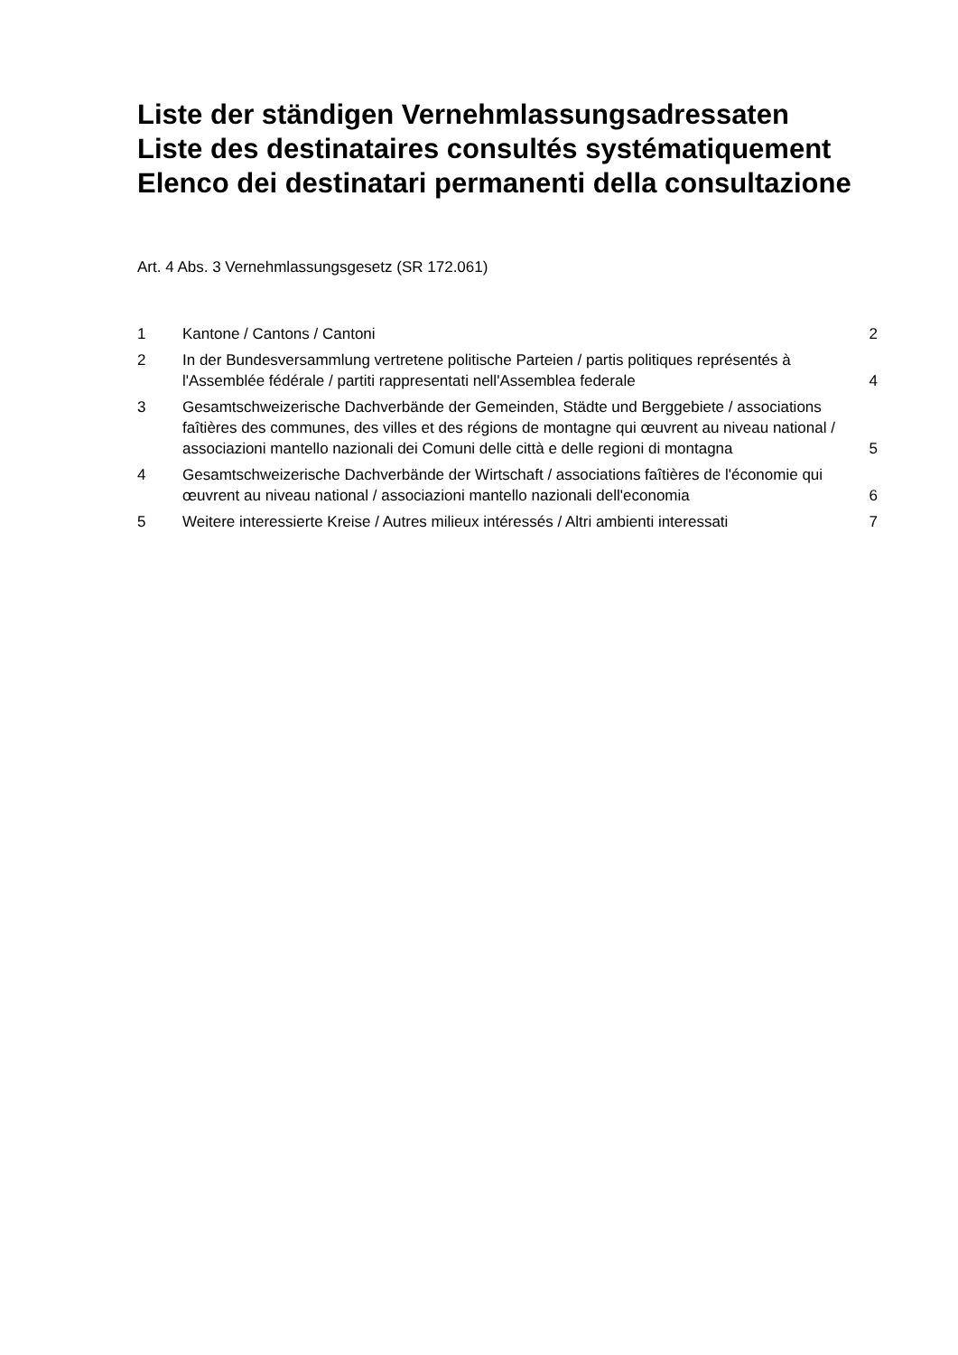Liste der ständigen Vernehmlassungsadressaten
Liste des destinataires consultés systématiquement
Elenco dei destinatari permanenti della consultazione
Art. 4 Abs. 3 Vernehmlassungsgesetz (SR 172.061)
| 1 | Kantone / Cantons / Cantoni | 2 |
| 2 | In der Bundesversammlung vertretene politische Parteien / partis politiques représentés à l'Assemblée fédérale / partiti rappresentati nell'Assemblea federale | 4 |
| 3 | Gesamtschweizerische Dachverbände der Gemeinden, Städte und Berggebiete / associations faîtières des communes, des villes et des régions de montagne qui œuvrent au niveau national / associazioni mantello nazionali dei Comuni delle città e delle regioni di montagna | 5 |
| 4 | Gesamtschweizerische Dachverbände der Wirtschaft / associations faîtières de l'économie qui œuvrent au niveau national / associazioni mantello nazionali dell'economia | 6 |
| 5 | Weitere interessierte Kreise / Autres milieux intéressés / Altri ambienti interessati | 7 |